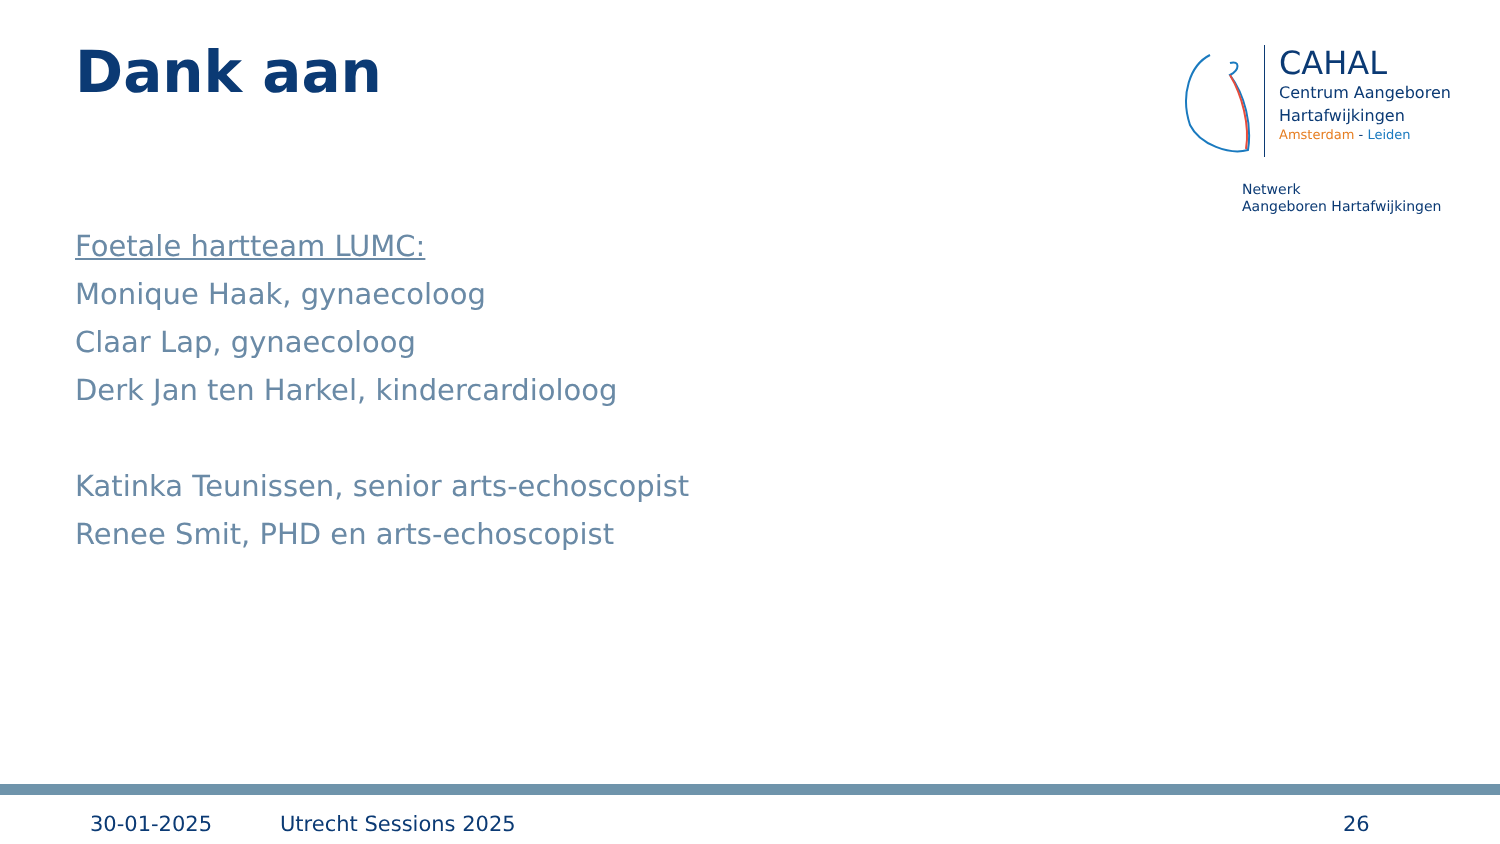Dank aan
CAHAL
Centrum Aangeboren
Hartafwijkingen
Amsterdam - Leiden
Netwerk
Aangeboren Hartafwijkingen
Foetale hartteam LUMC:
Monique Haak, gynaecoloog
Claar Lap, gynaecoloog
Derk Jan ten Harkel, kindercardioloog
Katinka Teunissen, senior arts-echoscopist
Renee Smit, PHD en arts-echoscopist
30-01-2025 Utrecht Sessions 2025 26